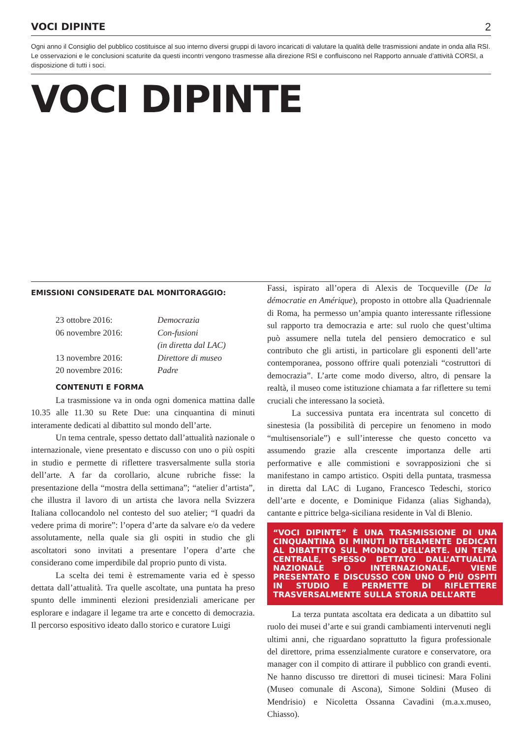VOCI DIPINTE 2
Ogni anno il Consiglio del pubblico costituisce al suo interno diversi gruppi di lavoro incaricati di valutare la qualità delle trasmissioni andate in onda alla RSI. Le osservazioni e le conclusioni scaturite da questi incontri vengono trasmesse alla direzione RSI e confluiscono nel Rapporto annuale d’attività CORSI, a disposizione di tutti i soci.
VOCI DIPINTE
EMISSIONI CONSIDERATE DAL MONITORAGGIO:
23 ottobre 2016: Democrazia
06 novembre 2016: Con-fusioni
(in diretta dal LAC)
13 novembre 2016: Direttore di museo
20 novembre 2016: Padre
CONTENUTI E FORMA
La trasmissione va in onda ogni domenica mattina dalle 10.35 alle 11.30 su Rete Due: una cinquantina di minuti interamente dedicati al dibattito sul mondo dell’arte.
Un tema centrale, spesso dettato dall’attualità nazionale o internazionale, viene presentato e discusso con uno o più ospiti in studio e permette di riflettere trasversalmente sulla storia dell’arte. A far da corollario, alcune rubriche fisse: la presentazione della “mostra della settimana”; “atelier d’artista”, che illustra il lavoro di un artista che lavora nella Svizzera Italiana collocandolo nel contesto del suo atelier; “I quadri da vedere prima di morire”: l’opera d’arte da salvare e/o da vedere assolutamente, nella quale sia gli ospiti in studio che gli ascoltatori sono invitati a presentare l’opera d’arte che considerano come imperdibile dal proprio punto di vista.
La scelta dei temi è estremamente varia ed è spesso dettata dall’attualità. Tra quelle ascoltate, una puntata ha preso spunto delle imminenti elezioni presidenziali americane per esplorare e indagare il legame tra arte e concetto di democrazia. Il percorso espositivo ideato dallo storico e curatore Luigi
Fassi, ispirato all’opera di Alexis de Tocqueville (De la démocratie en Amérique), proposto in ottobre alla Quadriennale di Roma, ha permesso un’ampia quanto interessante riflessione sul rapporto tra democrazia e arte: sul ruolo che quest’ultima può assumere nella tutela del pensiero democratico e sul contributo che gli artisti, in particolare gli esponenti dell’arte contemporanea, possono offrire quali potenziali “costruttori di democrazia”. L’arte come modo diverso, altro, di pensare la realtà, il museo come istituzione chiamata a far riflettere su temi cruciali che interessano la società.
La successiva puntata era incentrata sul concetto di sinestesia (la possibilità di percepire un fenomeno in modo “multisensoriale”) e sull’interesse che questo concetto va assumendo grazie alla crescente importanza delle arti performative e alle commistioni e sovrapposizioni che si manifestano in campo artistico. Ospiti della puntata, trasmessa in diretta dal LAC di Lugano, Francesco Tedeschi, storico dell’arte e docente, e Dominique Fidanza (alias Sighanda), cantante e pittrice belga-siciliana residente in Val di Blenio.
“VOCI DIPINTE” È UNA TRASMISSIONE DI UNA CINQUANTINA DI MINUTI INTERAMENTE DEDICATI AL DIBATTITO SUL MONDO DELL’ARTE. UN TEMA CENTRALE, SPESSO DETTATO DALL’ATTUALITÀ NAZIONALE O INTERNAZIONALE, VIENE PRESENTATO E DISCUSSO CON UNO O PIÙ OSPITI IN STUDIO E PERMETTE DI RIFLETTERE TRASVERSALMENTE SULLA STORIA DELL’ARTE
La terza puntata ascoltata era dedicata a un dibattito sul ruolo dei musei d’arte e sui grandi cambiamenti intervenuti negli ultimi anni, che riguardano soprattutto la figura professionale del direttore, prima essenzialmente curatore e conservatore, ora manager con il compito di attirare il pubblico con grandi eventi. Ne hanno discusso tre direttori di musei ticinesi: Mara Folini (Museo comunale di Ascona), Simone Soldini (Museo di Mendrisio) e Nicoletta Ossanna Cavadini (m.a.x.museo, Chiasso).